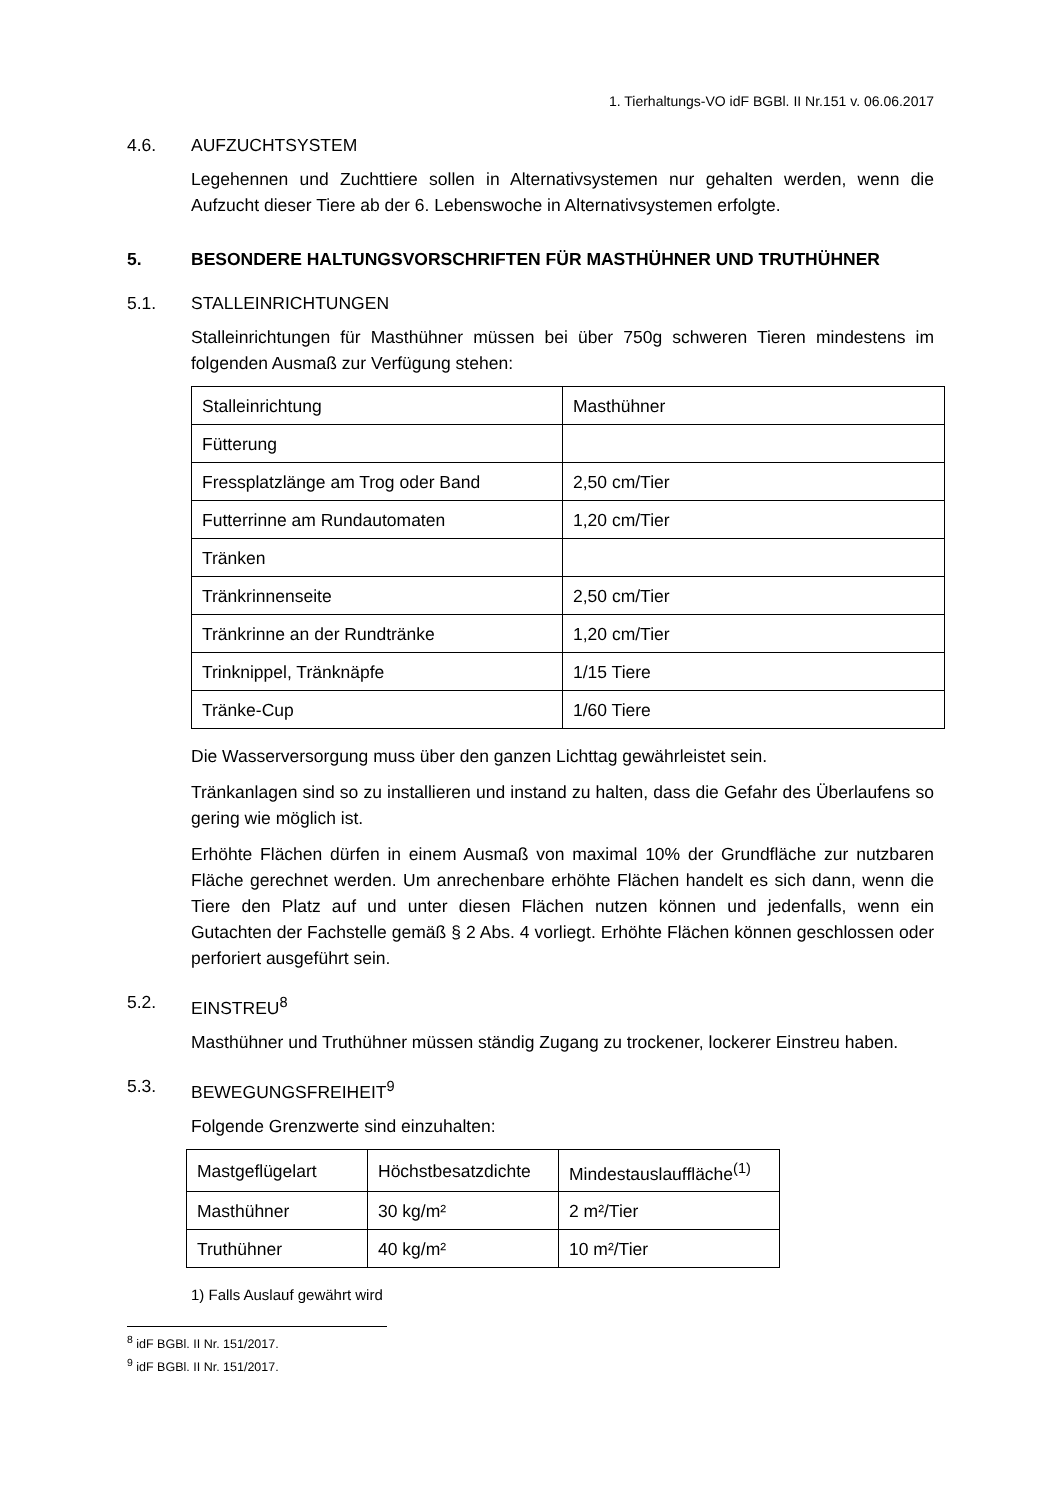1. Tierhaltungs-VO idF BGBl. II Nr.151 v. 06.06.2017
4.6. AUFZUCHTSYSTEM
Legehennen und Zuchttiere sollen in Alternativsystemen nur gehalten werden, wenn die Aufzucht dieser Tiere ab der 6. Lebenswoche in Alternativsystemen erfolgte.
5. BESONDERE HALTUNGSVORSCHRIFTEN FÜR MASTHÜHNER UND TRUTHÜHNER
5.1. STALLEINRICHTUNGEN
Stalleinrichtungen für Masthühner müssen bei über 750g schweren Tieren mindestens im folgenden Ausmaß zur Verfügung stehen:
| Stalleinrichtung | Masthühner |
| Fütterung | |
| Fressplatzlänge am Trog oder Band | 2,50 cm/Tier |
| Futterrinne am Rundautomaten | 1,20 cm/Tier |
| Tränken | |
| Tränkrinnenseite | 2,50 cm/Tier |
| Tränkrinne an der Rundtränke | 1,20 cm/Tier |
| Trinknippel, Tränknäpfe | 1/15 Tiere |
| Tränke-Cup | 1/60 Tiere |
Die Wasserversorgung muss über den ganzen Lichttag gewährleistet sein.
Tränkanlagen sind so zu installieren und instand zu halten, dass die Gefahr des Überlaufens so gering wie möglich ist.
Erhöhte Flächen dürfen in einem Ausmaß von maximal 10% der Grundfläche zur nutzbaren Fläche gerechnet werden. Um anrechenbare erhöhte Flächen handelt es sich dann, wenn die Tiere den Platz auf und unter diesen Flächen nutzen können und jedenfalls, wenn ein Gutachten der Fachstelle gemäß § 2 Abs. 4 vorliegt. Erhöhte Flächen können geschlossen oder perforiert ausgeführt sein.
5.2. EINSTREU<sup>8</sup>
Masthühner und Truthühner müssen ständig Zugang zu trockener, lockerer Einstreu haben.
5.3. BEWEGUNGSFREIHEIT<sup>9</sup>
Folgende Grenzwerte sind einzuhalten:
| Mastgeflügelart | Höchstbesatzdichte | Mindestauslauffläche<sup>(1)</sup> |
| Masthühner | 30 kg/m² | 2 m²/Tier |
| Truthühner | 40 kg/m² | 10 m²/Tier |
1) Falls Auslauf gewährt wird
<sup>8</sup> idF BGBl. II Nr. 151/2017.
<sup>9</sup> idF BGBl. II Nr. 151/2017.